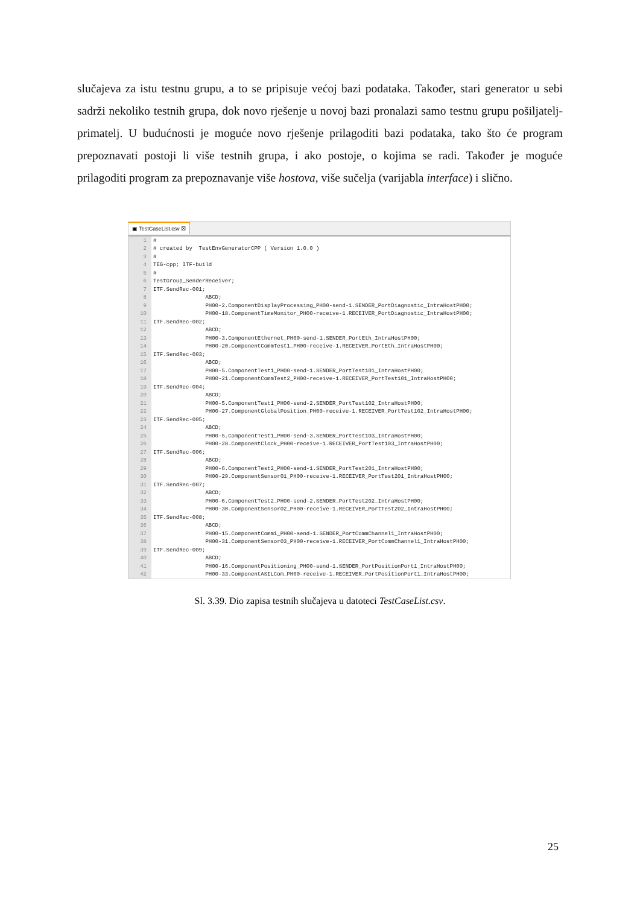slučajeva za istu testnu grupu, a to se pripisuje većoj bazi podataka. Također, stari generator u sebi sadrži nekoliko testnih grupa, dok novo rješenje u novoj bazi pronalazi samo testnu grupu pošiljatelj-primatelj. U budućnosti je moguće novo rješenje prilagoditi bazi podataka, tako što će program prepoznavati postoji li više testnih grupa, i ako postoje, o kojima se radi. Također je moguće prilagoditi program za prepoznavanje više hostova, više sučelja (varijabla interface) i slično.
▣ TestCaseList.csv ☒
| 1 | # |
| 2 | # created by TestEnvGeneratorCPP ( Version 1.0.0 ) |
| 3 | # |
| 4 | TEG-cpp; ITF-build |
| 5 | # |
| 6 | TestGroup_SenderReceiver; |
| 7 | ITF.SendRec-001; |
| 8 | ABCD; |
| 9 | PH00-2.ComponentDisplayProcessing_PH00-send-1.SENDER_PortDiagnostic_IntraHostPH00; |
| 10 | PH00-18.ComponentTimeMonitor_PH00-receive-1.RECEIVER_PortDiagnostic_IntraHostPH00; |
| 11 | ITF.SendRec-002; |
| 12 | ABCD; |
| 13 | PH00-3.ComponentEthernet_PH00-send-1.SENDER_PortEth_IntraHostPH00; |
| 14 | PH00-20.ComponentCommTest1_PH00-receive-1.RECEIVER_PortEth_IntraHostPH00; |
| 15 | ITF.SendRec-003; |
| 16 | ABCD; |
| 17 | PH00-5.ComponentTest1_PH00-send-1.SENDER_PortTest101_IntraHostPH00; |
| 18 | PH00-21.ComponentCommTest2_PH00-receive-1.RECEIVER_PortTest101_IntraHostPH00; |
| 19 | ITF.SendRec-004; |
| 20 | ABCD; |
| 21 | PH00-5.ComponentTest1_PH00-send-2.SENDER_PortTest102_IntraHostPH00; |
| 22 | PH00-27.ComponentGlobalPosition_PH00-receive-1.RECEIVER_PortTest102_IntraHostPH00; |
| 23 | ITF.SendRec-005; |
| 24 | ABCD; |
| 25 | PH00-5.ComponentTest1_PH00-send-3.SENDER_PortTest103_IntraHostPH00; |
| 26 | PH00-28.ComponentClock_PH00-receive-1.RECEIVER_PortTest103_IntraHostPH00; |
| 27 | ITF.SendRec-006; |
| 28 | ABCD; |
| 29 | PH00-6.ComponentTest2_PH00-send-1.SENDER_PortTest201_IntraHostPH00; |
| 30 | PH00-29.ComponentSensor01_PH00-receive-1.RECEIVER_PortTest201_IntraHostPH00; |
| 31 | ITF.SendRec-007; |
| 32 | ABCD; |
| 33 | PH00-6.ComponentTest2_PH00-send-2.SENDER_PortTest202_IntraHostPH00; |
| 34 | PH00-30.ComponentSensor02_PH00-receive-1.RECEIVER_PortTest202_IntraHostPH00; |
| 35 | ITF.SendRec-008; |
| 36 | ABCD; |
| 37 | PH00-15.ComponentComm1_PH00-send-1.SENDER_PortCommChannel1_IntraHostPH00; |
| 38 | PH00-31.ComponentSensor03_PH00-receive-1.RECEIVER_PortCommChannel1_IntraHostPH00; |
| 39 | ITF.SendRec-009; |
| 40 | ABCD; |
| 41 | PH00-16.ComponentPositioning_PH00-send-1.SENDER_PortPositionPort1_IntraHostPH00; |
| 42 | PH00-33.ComponentASILCom_PH00-receive-1.RECEIVER_PortPositionPort1_IntraHostPH00; |
Sl. 3.39. Dio zapisa testnih slučajeva u datoteci TestCaseList.csv.
25